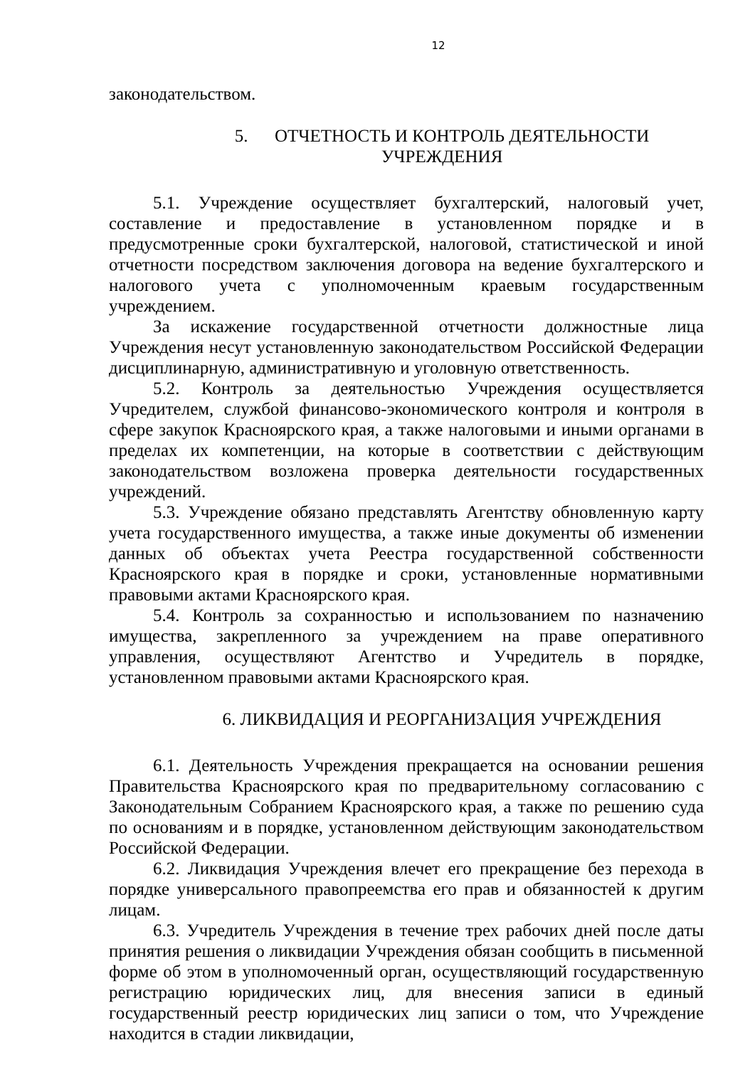12
законодательством.
5. ОТЧЕТНОСТЬ И КОНТРОЛЬ ДЕЯТЕЛЬНОСТИ
УЧРЕЖДЕНИЯ
5.1. Учреждение осуществляет бухгалтерский, налоговый учет, составление и предоставление в установленном порядке и в предусмотренные сроки бухгалтерской, налоговой, статистической и иной отчетности посредством заключения договора на ведение бухгалтерского и налогового учета с уполномоченным краевым государственным учреждением.
За искажение государственной отчетности должностные лица Учреждения несут установленную законодательством Российской Федерации дисциплинарную, административную и уголовную ответственность.
5.2. Контроль за деятельностью Учреждения осуществляется Учредителем, службой финансово-экономического контроля и контроля в сфере закупок Красноярского края, а также налоговыми и иными органами в пределах их компетенции, на которые в соответствии с действующим законодательством возложена проверка деятельности государственных учреждений.
5.3. Учреждение обязано представлять Агентству обновленную карту учета государственного имущества, а также иные документы об изменении данных об объектах учета Реестра государственной собственности Красноярского края в порядке и сроки, установленные нормативными правовыми актами Красноярского края.
5.4. Контроль за сохранностью и использованием по назначению имущества, закрепленного за учреждением на праве оперативного управления, осуществляют Агентство и Учредитель в порядке, установленном правовыми актами Красноярского края.
6. ЛИКВИДАЦИЯ И РЕОРГАНИЗАЦИЯ УЧРЕЖДЕНИЯ
6.1. Деятельность Учреждения прекращается на основании решения Правительства Красноярского края по предварительному согласованию с Законодательным Собранием Красноярского края, а также по решению суда по основаниям и в порядке, установленном действующим законодательством Российской Федерации.
6.2. Ликвидация Учреждения влечет его прекращение без перехода в порядке универсального правопреемства его прав и обязанностей к другим лицам.
6.3. Учредитель Учреждения в течение трех рабочих дней после даты принятия решения о ликвидации Учреждения обязан сообщить в письменной форме об этом в уполномоченный орган, осуществляющий государственную регистрацию юридических лиц, для внесения записи в единый государственный реестр юридических лиц записи о том, что Учреждение находится в стадии ликвидации,